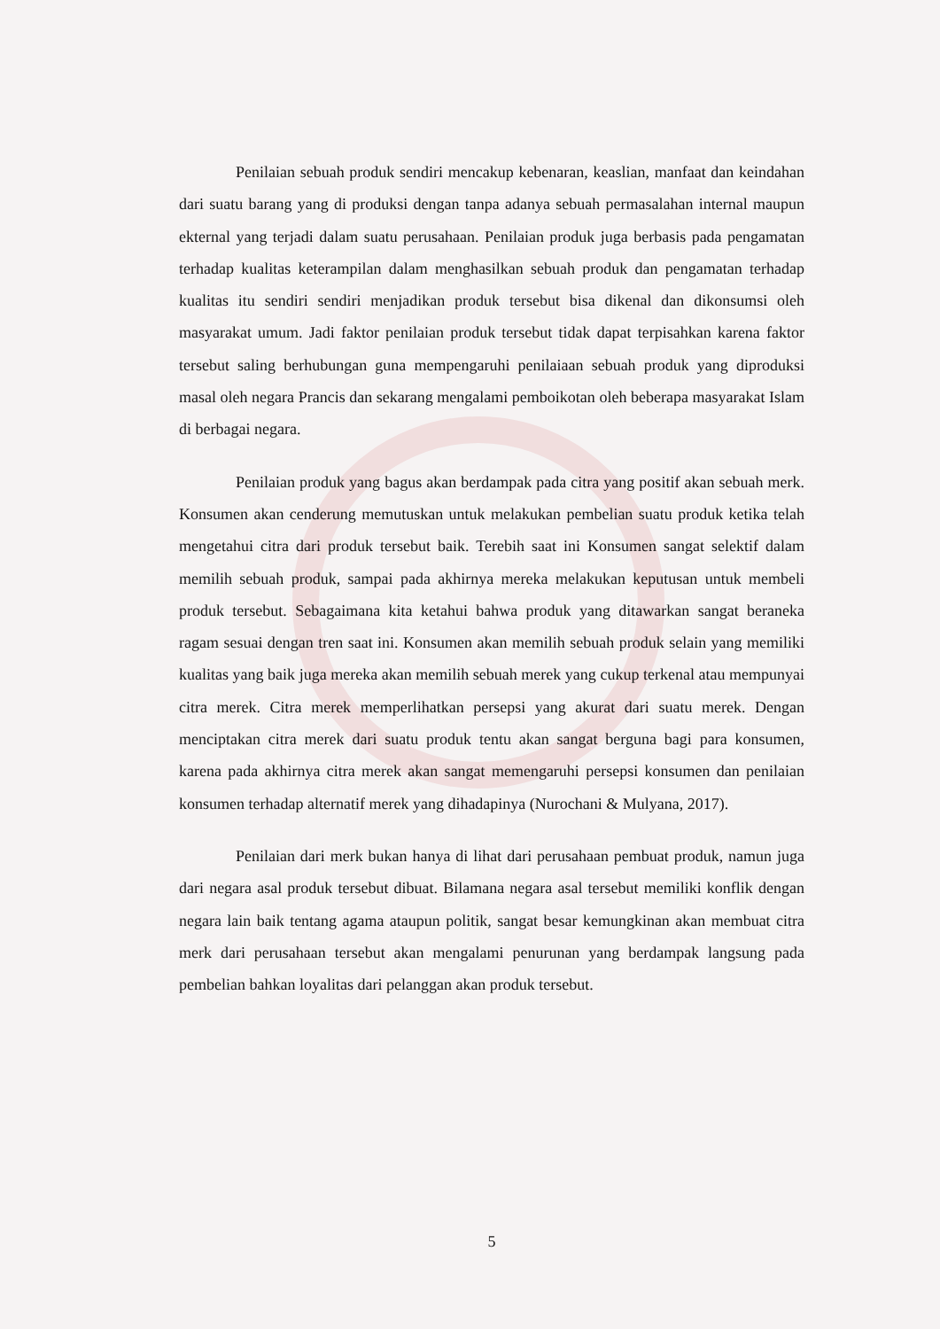Penilaian sebuah produk sendiri mencakup kebenaran, keaslian, manfaat dan keindahan dari suatu barang yang di produksi dengan tanpa adanya sebuah permasalahan internal maupun ekternal yang terjadi dalam suatu perusahaan. Penilaian produk juga berbasis pada pengamatan terhadap kualitas keterampilan dalam menghasilkan sebuah produk dan pengamatan terhadap kualitas itu sendiri sendiri menjadikan produk tersebut bisa dikenal dan dikonsumsi oleh masyarakat umum. Jadi faktor penilaian produk tersebut tidak dapat terpisahkan karena faktor tersebut saling berhubungan guna mempengaruhi penilaiaan sebuah produk yang diproduksi masal oleh negara Prancis dan sekarang mengalami pemboikotan oleh beberapa masyarakat Islam di berbagai negara.
Penilaian produk yang bagus akan berdampak pada citra yang positif akan sebuah merk. Konsumen akan cenderung memutuskan untuk melakukan pembelian suatu produk ketika telah mengetahui citra dari produk tersebut baik. Terebih saat ini Konsumen sangat selektif dalam memilih sebuah produk, sampai pada akhirnya mereka melakukan keputusan untuk membeli produk tersebut. Sebagaimana kita ketahui bahwa produk yang ditawarkan sangat beraneka ragam sesuai dengan tren saat ini. Konsumen akan memilih sebuah produk selain yang memiliki kualitas yang baik juga mereka akan memilih sebuah merek yang cukup terkenal atau mempunyai citra merek. Citra merek memperlihatkan persepsi yang akurat dari suatu merek. Dengan menciptakan citra merek dari suatu produk tentu akan sangat berguna bagi para konsumen, karena pada akhirnya citra merek akan sangat memengaruhi persepsi konsumen dan penilaian konsumen terhadap alternatif merek yang dihadapinya (Nurochani & Mulyana, 2017).
Penilaian dari merk bukan hanya di lihat dari perusahaan pembuat produk, namun juga dari negara asal produk tersebut dibuat. Bilamana negara asal tersebut memiliki konflik dengan negara lain baik tentang agama ataupun politik, sangat besar kemungkinan akan membuat citra merk dari perusahaan tersebut akan mengalami penurunan yang berdampak langsung pada pembelian bahkan loyalitas dari pelanggan akan produk tersebut.
5